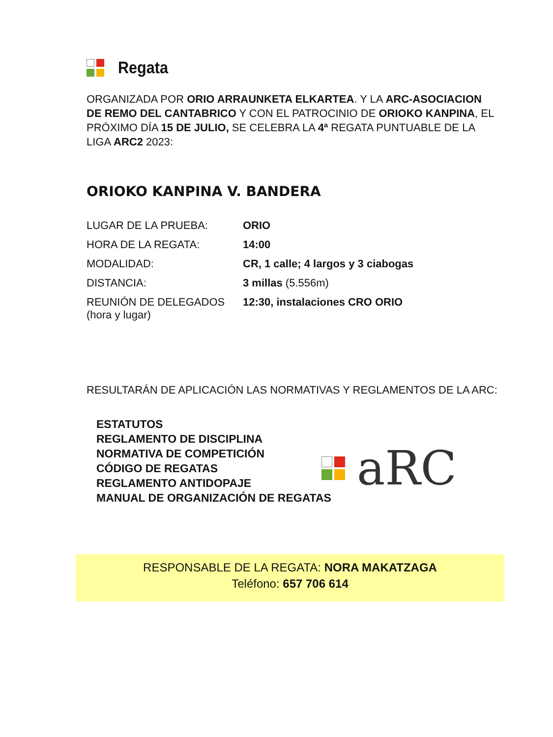Regata
ORGANIZADA POR ORIO ARRAUNKETA ELKARTEA. Y LA ARC-ASOCIACION DE REMO DEL CANTABRICO Y CON EL PATROCINIO DE ORIOKO KANPINA, EL PRÓXIMO DÍA 15 DE JULIO, SE CELEBRA LA 4ª REGATA PUNTUABLE DE LA LIGA ARC2 2023:
ORIOKO KANPINA V. BANDERA
| LUGAR DE LA PRUEBA: | ORIO |
| HORA DE LA REGATA: | 14:00 |
| MODALIDAD: | CR, 1 calle; 4 largos y 3 ciabogas |
| DISTANCIA: | 3 millas (5.556m) |
| REUNIÓN DE DELEGADOS (hora y lugar) | 12:30, instalaciones CRO ORIO |
RESULTARÁN DE APLICACIÓN LAS NORMATIVAS Y REGLAMENTOS DE LA ARC:
ESTATUTOS
REGLAMENTO DE DISCIPLINA
NORMATIVA DE COMPETICIÓN
CÓDIGO DE REGATAS
REGLAMENTO ANTIDOPAJE
MANUAL DE ORGANIZACIÓN DE REGATAS
aRC
RESPONSABLE DE LA REGATA: NORA MAKATZAGA
Teléfono: 657 706 614